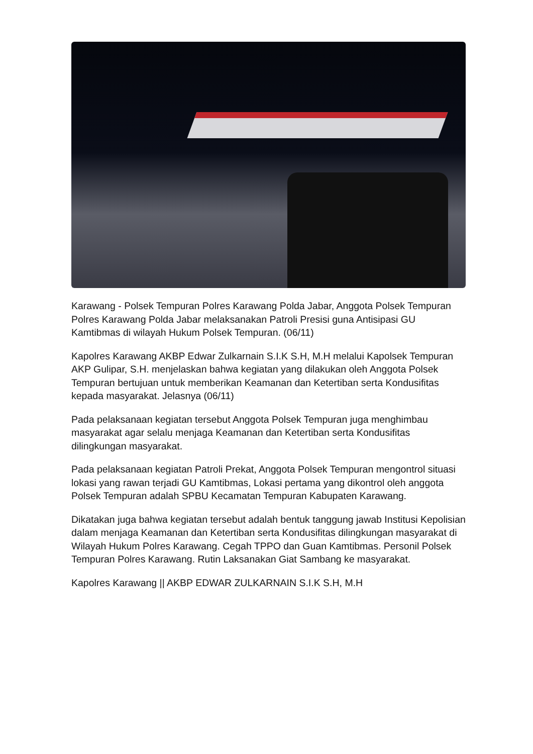Karawang - Polsek Tempuran Polres Karawang Polda Jabar, Anggota Polsek Tempuran Polres Karawang Polda Jabar melaksanakan Patroli Presisi guna Antisipasi GU Kamtibmas di wilayah Hukum Polsek Tempuran. (06/11)
Kapolres Karawang AKBP Edwar Zulkarnain S.I.K S.H, M.H melalui Kapolsek Tempuran AKP Gulipar, S.H. menjelaskan bahwa kegiatan yang dilakukan oleh Anggota Polsek Tempuran bertujuan untuk memberikan Keamanan dan Ketertiban serta Kondusifitas kepada masyarakat. Jelasnya (06/11)
Pada pelaksanaan kegiatan tersebut Anggota Polsek Tempuran juga menghimbau masyarakat agar selalu menjaga Keamanan dan Ketertiban serta Kondusifitas dilingkungan masyarakat.
Pada pelaksanaan kegiatan Patroli Prekat, Anggota Polsek Tempuran mengontrol situasi lokasi yang rawan terjadi GU Kamtibmas, Lokasi pertama yang dikontrol oleh anggota Polsek Tempuran adalah SPBU Kecamatan Tempuran Kabupaten Karawang.
Dikatakan juga bahwa kegiatan tersebut adalah bentuk tanggung jawab Institusi Kepolisian dalam menjaga Keamanan dan Ketertiban serta Kondusifitas dilingkungan masyarakat di Wilayah Hukum Polres Karawang. Cegah TPPO dan Guan Kamtibmas. Personil Polsek Tempuran Polres Karawang. Rutin Laksanakan Giat Sambang ke masyarakat.
Kapolres Karawang || AKBP EDWAR ZULKARNAIN S.I.K S.H, M.H